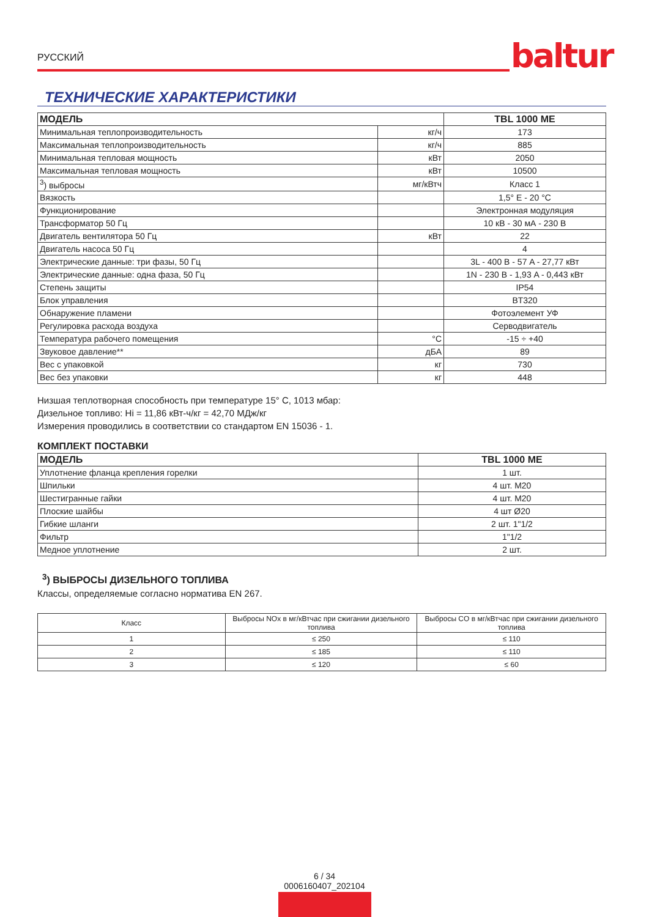РУССКИЙ baltur
ТЕХНИЧЕСКИЕ ХАРАКТЕРИСТИКИ
| МОДЕЛЬ | | TBL 1000 ME |
| --- | --- | --- |
| Минимальная теплопроизводительность | кг/ч | 173 |
| Максимальная теплопроизводительность | кг/ч | 885 |
| Минимальная тепловая мощность | кВт | 2050 |
| Максимальная тепловая мощность | кВт | 10500 |
| <sup>3</sup>) выбросы | мг/кВтч | Класс 1 |
| Вязкость | | 1,5° E - 20 °C |
| Функционирование | | Электронная модуляция |
| Трансформатор 50 Гц | | 10 кВ - 30 мА - 230 В |
| Двигатель вентилятора 50 Гц | кВт | 22 |
| Двигатель насоса 50 Гц | | 4 |
| Электрические данные: три фазы, 50 Гц | | 3L - 400 В - 57 A - 27,77 кВт |
| Электрические данные: одна фаза, 50 Гц | | 1N - 230 В - 1,93 A - 0,443 кВт |
| Степень защиты | | IP54 |
| Блок управления | | BT320 |
| Обнаружение пламени | | Фотоэлемент УФ |
| Регулировка расхода воздуха | | Серводвигатель |
| Температура рабочего помещения | °C | -15 ÷ +40 |
| Звуковое давление** | дБА | 89 |
| Вес с упаковкой | кг | 730 |
| Вес без упаковки | кг | 448 |
Низшая теплотворная способность при температуре 15° C, 1013 мбар:
Дизельное топливо: Hi = 11,86 кВт-ч/кг = 42,70 МДж/кг
Измерения проводились в соответствии со стандартом EN 15036 - 1.
КОМПЛЕКТ ПОСТАВКИ
| МОДЕЛЬ | TBL 1000 ME |
| --- | --- |
| Уплотнение фланца крепления горелки | 1 шт. |
| Шпильки | 4 шт. M20 |
| Шестигранные гайки | 4 шт. M20 |
| Плоские шайбы | 4 шт Ø20 |
| Гибкие шланги | 2 шт. 1"1/2 |
| Фильтр | 1"1/2 |
| Медное уплотнение | 2 шт. |
<sup>3</sup>) ВЫБРОСЫ ДИЗЕЛЬНОГО ТОПЛИВА
Классы, определяемые согласно норматива EN 267.
| Класс | Выбросы NOx в мг/кВтчас при сжигании дизельного топлива | Выбросы CO в мг/кВтчас при сжигании дизельного топлива |
| 1 | ≤ 250 | ≤ 110 |
| 2 | ≤ 185 | ≤ 110 |
| 3 | ≤ 120 | ≤ 60 |
6 / 34
0006160407_202104